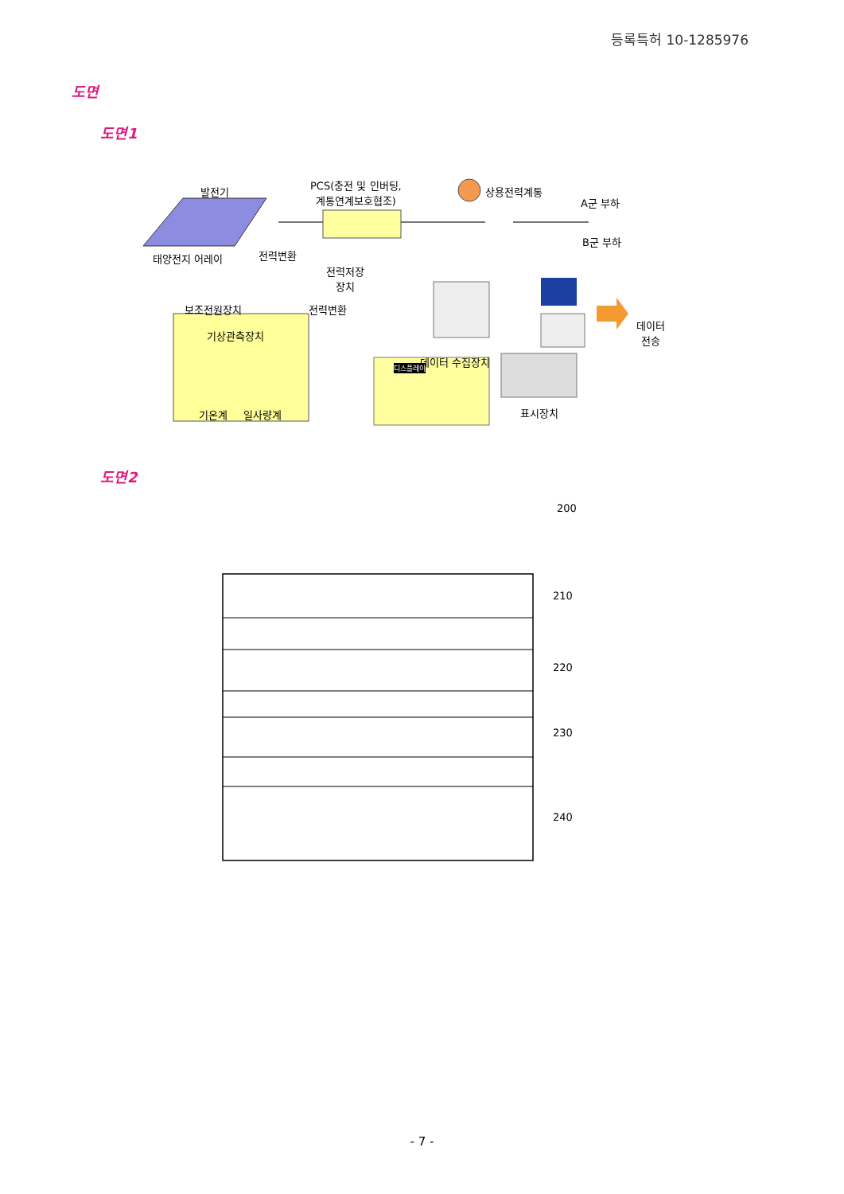등록특허 10-1285976
도면
도면1
발전기
PCS(충전 및 인버팅,
계통연계보호협조)
상용전력계통
A군 부하
B군 부하
태양전지 어레이 전력변환
전력저장
장치
보조전원장치 전력변환
기상관측장치
데이터
전송
데이터 수집장치
디스플레이
기온계 일사량계 표시장치
도면2
200
210
220
230
240
- 7 -